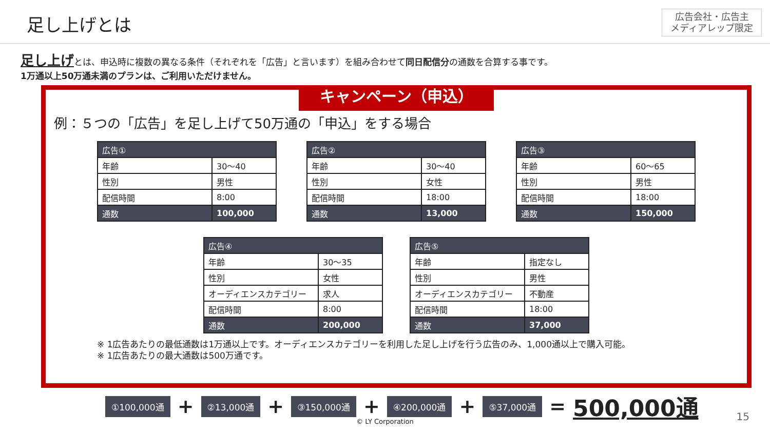足し上げとは
広告会社・広告主
メディアレップ限定
足し上げとは、申込時に複数の異なる条件（それぞれを「広告」と言います）を組み合わせて同日配信分の通数を合算する事です。
1万通以上50万通未満のプランは、ご利用いただけません。
キャンペーン（申込）
例：５つの「広告」を足し上げて50万通の「申込」をする場合
| 広告① | |
| --- | --- |
| 年齢 | 30～40 |
| 性別 | 男性 |
| 配信時間 | 8:00 |
| 通数 | 100,000 |
| 広告② | |
| --- | --- |
| 年齢 | 30～40 |
| 性別 | 女性 |
| 配信時間 | 18:00 |
| 通数 | 13,000 |
| 広告③ | |
| --- | --- |
| 年齢 | 60～65 |
| 性別 | 男性 |
| 配信時間 | 18:00 |
| 通数 | 150,000 |
| 広告④ | |
| --- | --- |
| 年齢 | 30～35 |
| 性別 | 女性 |
| オーディエンスカテゴリー | 求人 |
| 配信時間 | 8:00 |
| 通数 | 200,000 |
| 広告⑤ | |
| --- | --- |
| 年齢 | 指定なし |
| 性別 | 男性 |
| オーディエンスカテゴリー | 不動産 |
| 配信時間 | 18:00 |
| 通数 | 37,000 |
※ 1広告あたりの最低通数は1万通以上です。オーディエンスカテゴリーを利用した足し上げを行う広告のみ、1,000通以上で購入可能。
※ 1広告あたりの最大通数は500万通です。
①100,000通 + ②13,000通 + ③150,000通 + ④200,000通 + ⑤37,000通 = 500,000通
© LY Corporation 15